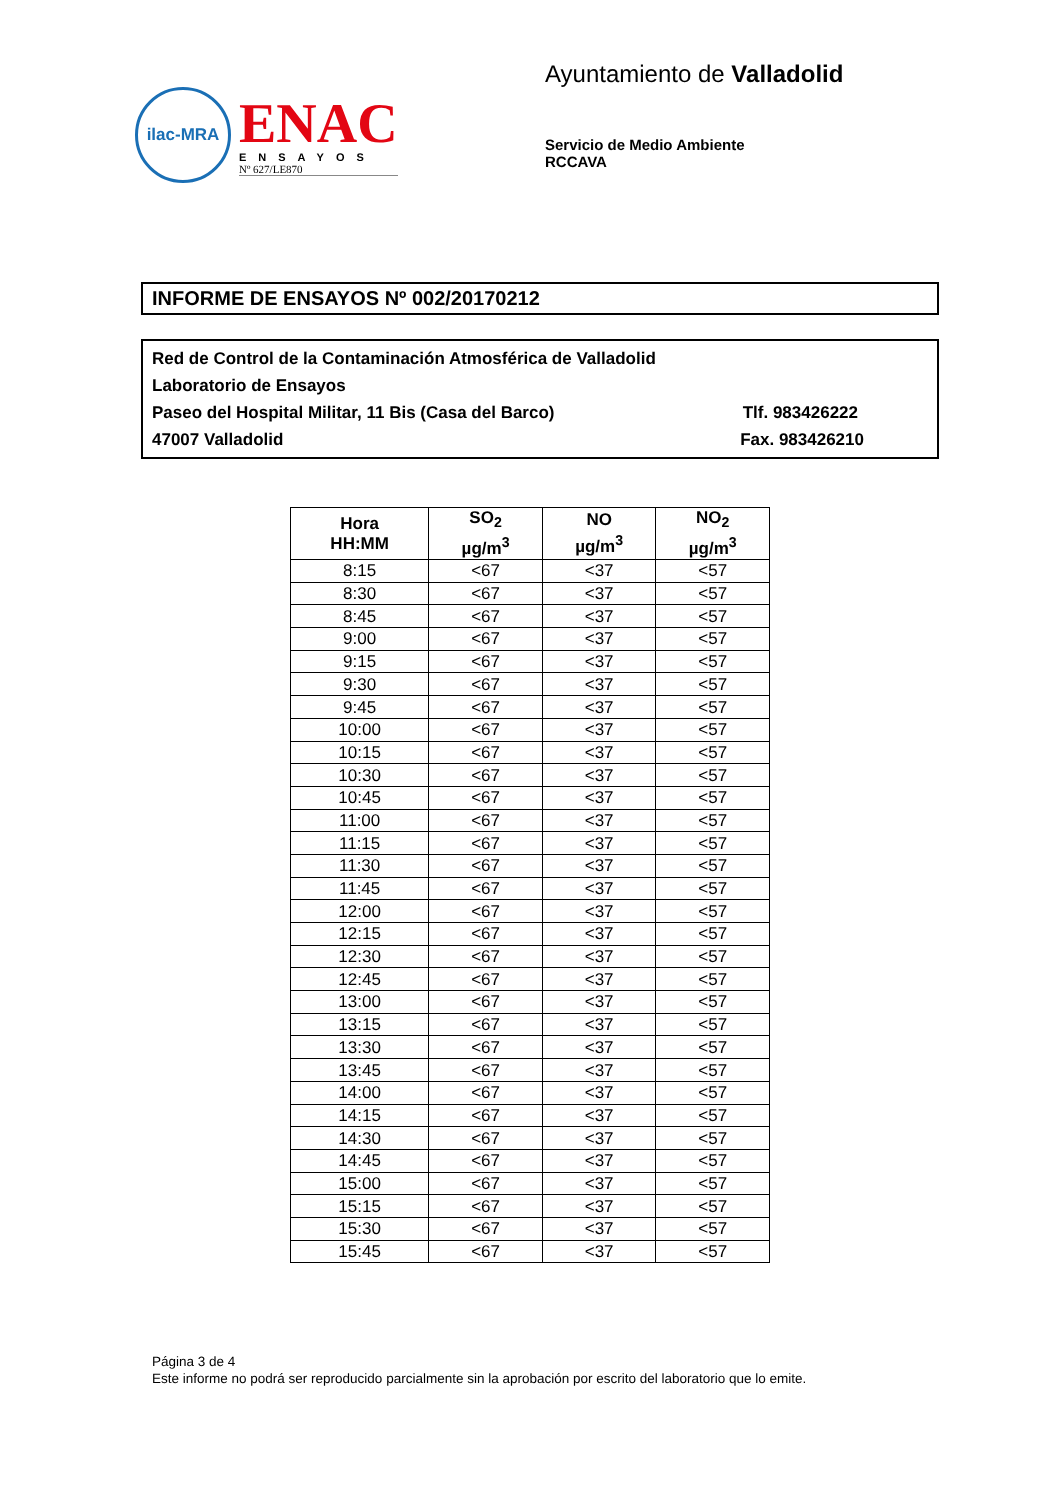ilac-MRA
ENAC
ENSAYOS
Nº 627/LE870
Ayuntamiento de Valladolid
Servicio de Medio Ambiente
RCCAVA
INFORME DE ENSAYOS Nº 002/20170212
Red de Control de la Contaminación Atmosférica de Valladolid
Laboratorio de Ensayos
Paseo del Hospital Militar, 11 Bis (Casa del Barco) Tlf. 983426222
47007 Valladolid Fax. 983426210
| Hora HH:MM | SO<sub>2</sub> µg/m<sup>3</sup> | NO µg/m<sup>3</sup> | NO<sub>2</sub> µg/m<sup>3</sup> |
| --- | --- | --- | --- |
| 8:15 | <67 | <37 | <57 |
| 8:30 | <67 | <37 | <57 |
| 8:45 | <67 | <37 | <57 |
| 9:00 | <67 | <37 | <57 |
| 9:15 | <67 | <37 | <57 |
| 9:30 | <67 | <37 | <57 |
| 9:45 | <67 | <37 | <57 |
| 10:00 | <67 | <37 | <57 |
| 10:15 | <67 | <37 | <57 |
| 10:30 | <67 | <37 | <57 |
| 10:45 | <67 | <37 | <57 |
| 11:00 | <67 | <37 | <57 |
| 11:15 | <67 | <37 | <57 |
| 11:30 | <67 | <37 | <57 |
| 11:45 | <67 | <37 | <57 |
| 12:00 | <67 | <37 | <57 |
| 12:15 | <67 | <37 | <57 |
| 12:30 | <67 | <37 | <57 |
| 12:45 | <67 | <37 | <57 |
| 13:00 | <67 | <37 | <57 |
| 13:15 | <67 | <37 | <57 |
| 13:30 | <67 | <37 | <57 |
| 13:45 | <67 | <37 | <57 |
| 14:00 | <67 | <37 | <57 |
| 14:15 | <67 | <37 | <57 |
| 14:30 | <67 | <37 | <57 |
| 14:45 | <67 | <37 | <57 |
| 15:00 | <67 | <37 | <57 |
| 15:15 | <67 | <37 | <57 |
| 15:30 | <67 | <37 | <57 |
| 15:45 | <67 | <37 | <57 |
Página 3 de 4
Este informe no podrá ser reproducido parcialmente sin la aprobación por escrito del laboratorio que lo emite.